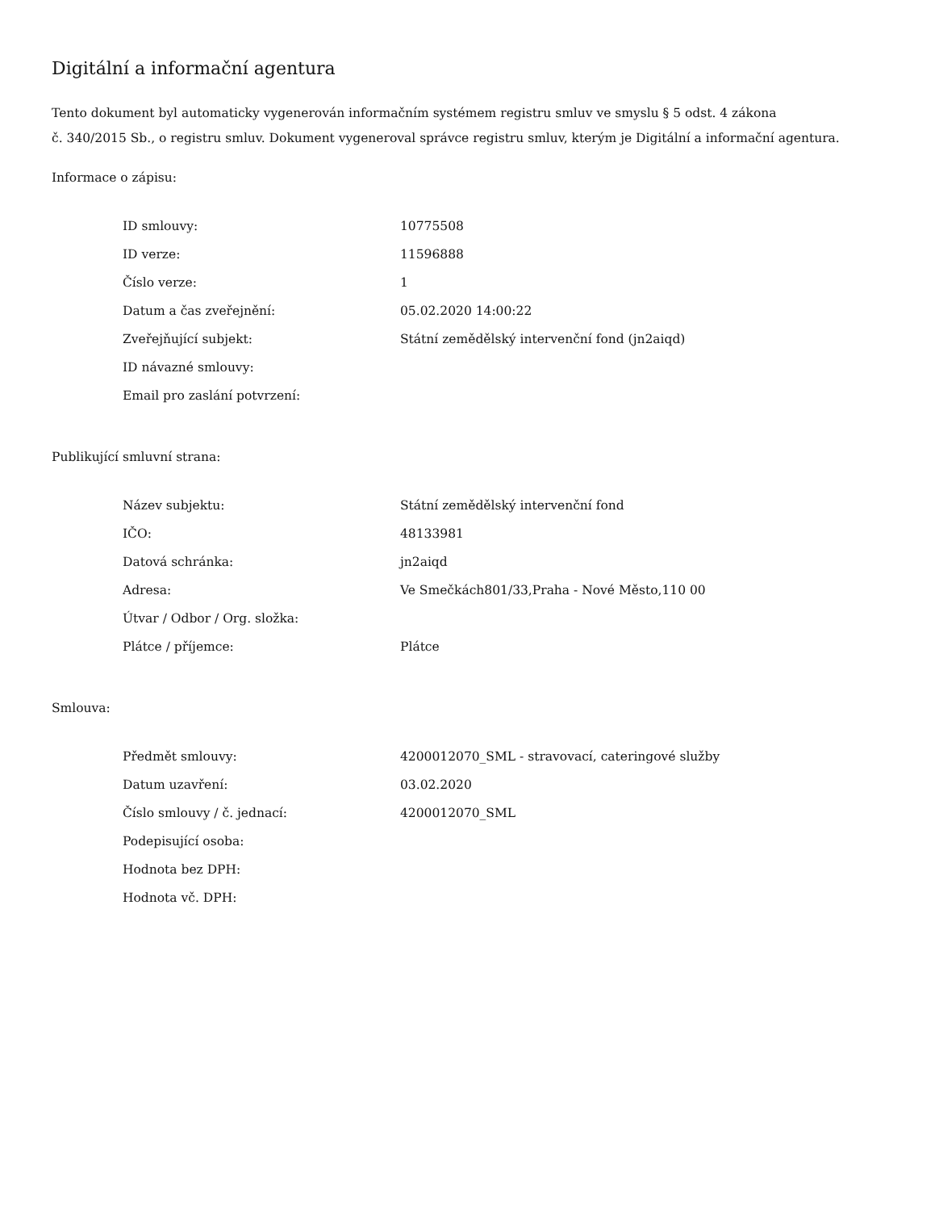Digitální a informační agentura
Tento dokument byl automaticky vygenerován informačním systémem registru smluv ve smyslu § 5 odst. 4 zákona
č. 340/2015 Sb., o registru smluv. Dokument vygeneroval správce registru smluv, kterým je Digitální a informační agentura.
Informace o zápisu:
| ID smlouvy: | 10775508 |
| ID verze: | 11596888 |
| Číslo verze: | 1 |
| Datum a čas zveřejnění: | 05.02.2020 14:00:22 |
| Zveřejňující subjekt: | Státní zemědělský intervenční fond (jn2aiqd) |
| ID návazné smlouvy: | |
| Email pro zaslání potvrzení: | |
Publikující smluvní strana:
| Název subjektu: | Státní zemědělský intervenční fond |
| IČO: | 48133981 |
| Datová schránka: | jn2aiqd |
| Adresa: | Ve Smečkách801/33,Praha - Nové Město,110 00 |
| Útvar / Odbor / Org. složka: | |
| Plátce / příjemce: | Plátce |
Smlouva:
| Předmět smlouvy: | 4200012070_SML - stravovací, cateringové služby |
| Datum uzavření: | 03.02.2020 |
| Číslo smlouvy / č. jednací: | 4200012070_SML |
| Podepisující osoba: | |
| Hodnota bez DPH: | |
| Hodnota vč. DPH: | |